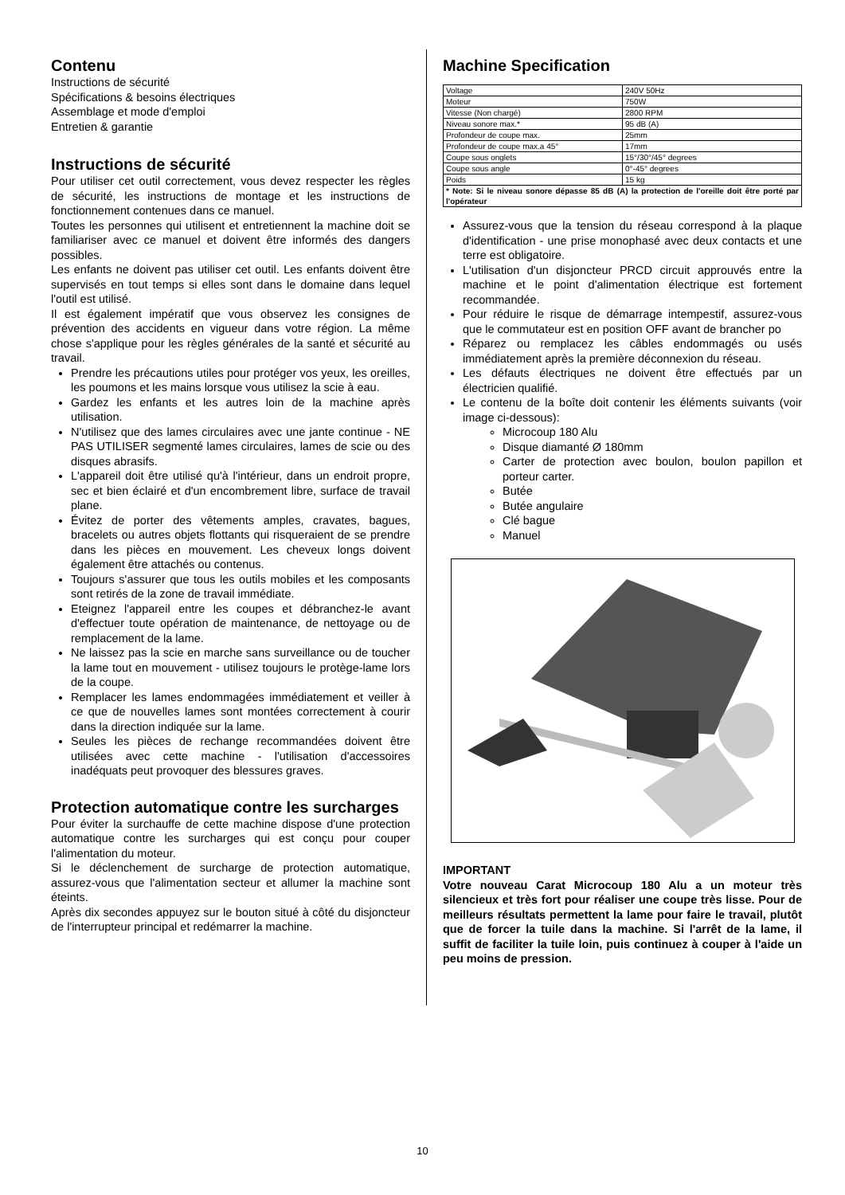Contenu
Instructions de sécurité
Spécifications & besoins électriques
Assemblage et mode d'emploi
Entretien & garantie
Instructions de sécurité
Pour utiliser cet outil correctement, vous devez respecter les règles de sécurité, les instructions de montage et les instructions de fonctionnement contenues dans ce manuel.
Toutes les personnes qui utilisent et entretiennent la machine doit se familiariser avec ce manuel et doivent être informés des dangers possibles.
Les enfants ne doivent pas utiliser cet outil. Les enfants doivent être supervisés en tout temps si elles sont dans le domaine dans lequel l'outil est utilisé.
Il est également impératif que vous observez les consignes de prévention des accidents en vigueur dans votre région. La même chose s'applique pour les règles générales de la santé et sécurité au travail.
Prendre les précautions utiles pour protéger vos yeux, les oreilles, les poumons et les mains lorsque vous utilisez la scie à eau.
Gardez les enfants et les autres loin de la machine après utilisation.
N'utilisez que des lames circulaires avec une jante continue - NE PAS UTILISER segmenté lames circulaires, lames de scie ou des disques abrasifs.
L'appareil doit être utilisé qu'à l'intérieur, dans un endroit propre, sec et bien éclairé et d'un encombrement libre, surface de travail plane.
Évitez de porter des vêtements amples, cravates, bagues, bracelets ou autres objets flottants qui risqueraient de se prendre dans les pièces en mouvement. Les cheveux longs doivent également être attachés ou contenus.
Toujours s'assurer que tous les outils mobiles et les composants sont retirés de la zone de travail immédiate.
Eteignez l'appareil entre les coupes et débranchez-le avant d'effectuer toute opération de maintenance, de nettoyage ou de remplacement de la lame.
Ne laissez pas la scie en marche sans surveillance ou de toucher la lame tout en mouvement - utilisez toujours le protège-lame lors de la coupe.
Remplacer les lames endommagées immédiatement et veiller à ce que de nouvelles lames sont montées correctement à courir dans la direction indiquée sur la lame.
Seules les pièces de rechange recommandées doivent être utilisées avec cette machine - l'utilisation d'accessoires inadéquats peut provoquer des blessures graves.
Protection automatique contre les surcharges
Pour éviter la surchauffe de cette machine dispose d'une protection automatique contre les surcharges qui est conçu pour couper l'alimentation du moteur.
Si le déclenchement de surcharge de protection automatique, assurez-vous que l'alimentation secteur et allumer la machine sont éteints.
Après dix secondes appuyez sur le bouton situé à côté du disjoncteur de l'interrupteur principal et redémarrer la machine.
Machine Specification
| Voltage | 240V 50Hz |
| Moteur | 750W |
| Vitesse (Non chargé) | 2800 RPM |
| Niveau sonore max.* | 95 dB (A) |
| Profondeur de coupe max. | 25mm |
| Profondeur de coupe max.a 45° | 17mm |
| Coupe sous onglets | 15°/30°/45° degrees |
| Coupe sous angle | 0°-45° degrees |
| Poids | 15 kg |
| * Note: Si le niveau sonore dépasse 85 dB (A) la protection de l'oreille doit être porté par l'opérateur | |
Assurez-vous que la tension du réseau correspond à la plaque d'identification - une prise monophasé avec deux contacts et une terre est obligatoire.
L'utilisation d'un disjoncteur PRCD circuit approuvés entre la machine et le point d'alimentation électrique est fortement recommandée.
Pour réduire le risque de démarrage intempestif, assurez-vous que le commutateur est en position OFF avant de brancher po
Réparez ou remplacez les câbles endommagés ou usés immédiatement après la première déconnexion du réseau.
Les défauts électriques ne doivent être effectués par un électricien qualifié.
Le contenu de la boîte doit contenir les éléments suivants (voir image ci-dessous):
Microcoup 180 Alu
Disque diamanté Ø 180mm
Carter de protection avec boulon, boulon papillon et porteur carter.
Butée
Butée angulaire
Clé bague
Manuel
IMPORTANT
Votre nouveau Carat Microcoup 180 Alu a un moteur très silencieux et très fort pour réaliser une coupe très lisse. Pour de meilleurs résultats permettent la lame pour faire le travail, plutôt que de forcer la tuile dans la machine. Si l'arrêt de la lame, il suffit de faciliter la tuile loin, puis continuez à couper à l'aide un peu moins de pression.
10